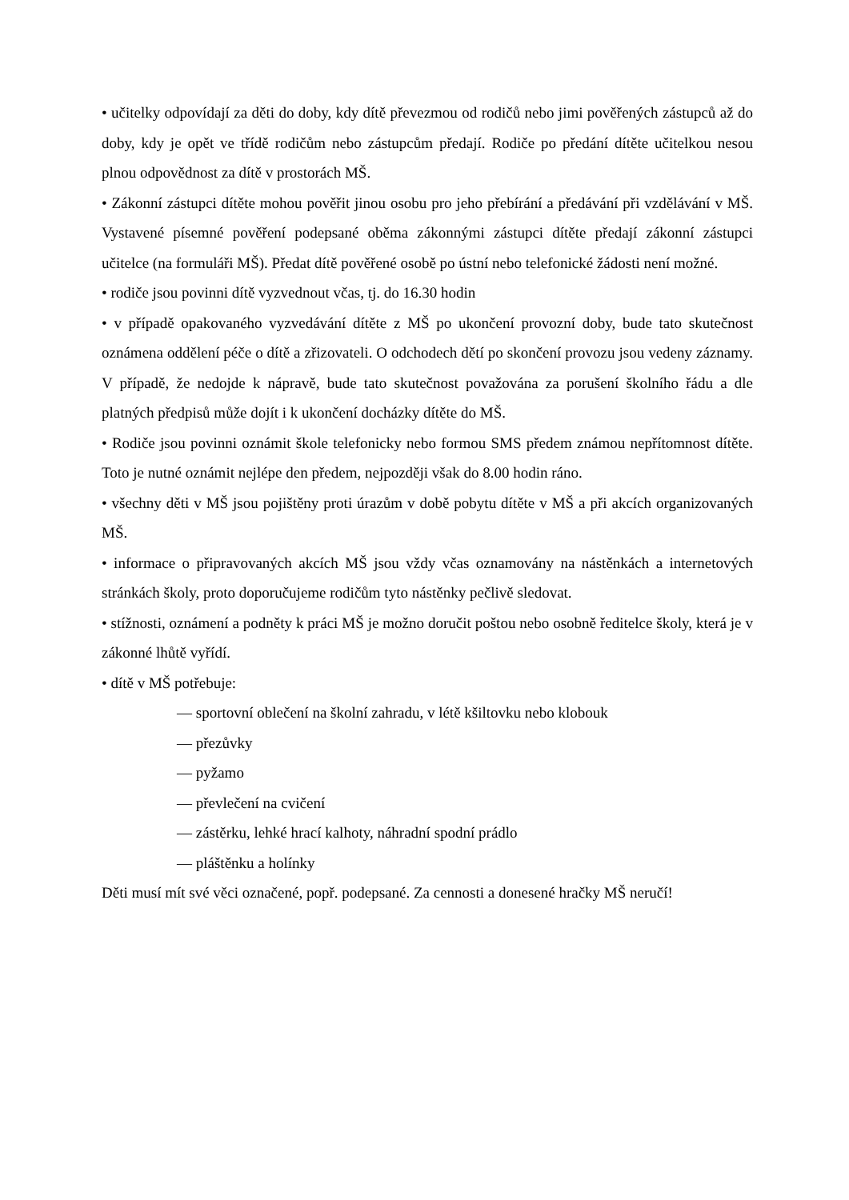• učitelky odpovídají za děti do doby, kdy dítě převezmou od rodičů nebo jimi pověřených zástupců až do doby, kdy je opět ve třídě rodičům nebo zástupcům předají. Rodiče po předání dítěte učitelkou nesou plnou odpovědnost za dítě v prostorách MŠ.
• Zákonní zástupci dítěte mohou pověřit jinou osobu pro jeho přebírání a předávání při vzdělávání v MŠ. Vystavené písemné pověření podepsané oběma zákonnými zástupci dítěte předají zákonní zástupci učitelce (na formuláři MŠ). Předat dítě pověřené osobě po ústní nebo telefonické žádosti není možné.
• rodiče jsou povinni dítě vyzvednout včas, tj. do 16.30 hodin
• v případě opakovaného vyzvedávání dítěte z MŠ po ukončení provozní doby, bude tato skutečnost oznámena oddělení péče o dítě a zřizovateli. O odchodech dětí po skončení provozu jsou vedeny záznamy. V případě, že nedojde k nápravě, bude tato skutečnost považována za porušení školního řádu a dle platných předpisů může dojít i k ukončení docházky dítěte do MŠ.
• Rodiče jsou povinni oznámit škole telefonicky nebo formou SMS předem známou nepřítomnost dítěte. Toto je nutné oznámit nejlépe den předem, nejpozději však do 8.00 hodin ráno.
• všechny děti v MŠ jsou pojištěny proti úrazům v době pobytu dítěte v MŠ a při akcích organizovaných MŠ.
• informace o připravovaných akcích MŠ jsou vždy včas oznamovány na nástěnkách a internetových stránkách školy, proto doporučujeme rodičům tyto nástěnky pečlivě sledovat.
• stížnosti, oznámení a podněty k práci MŠ je možno doručit poštou nebo osobně ředitelce školy, která je v zákonné lhůtě vyřídí.
• dítě v MŠ potřebuje:
— sportovní oblečení na školní zahradu, v létě kšiltovku nebo klobouk
— přezůvky
— pyžamo
— převlečení na cvičení
— zástěrku, lehké hrací kalhoty, náhradní spodní prádlo
— pláštěnku a holínky
Děti musí mít své věci označené, popř. podepsané. Za cennosti a donesené hračky MŠ neručí!